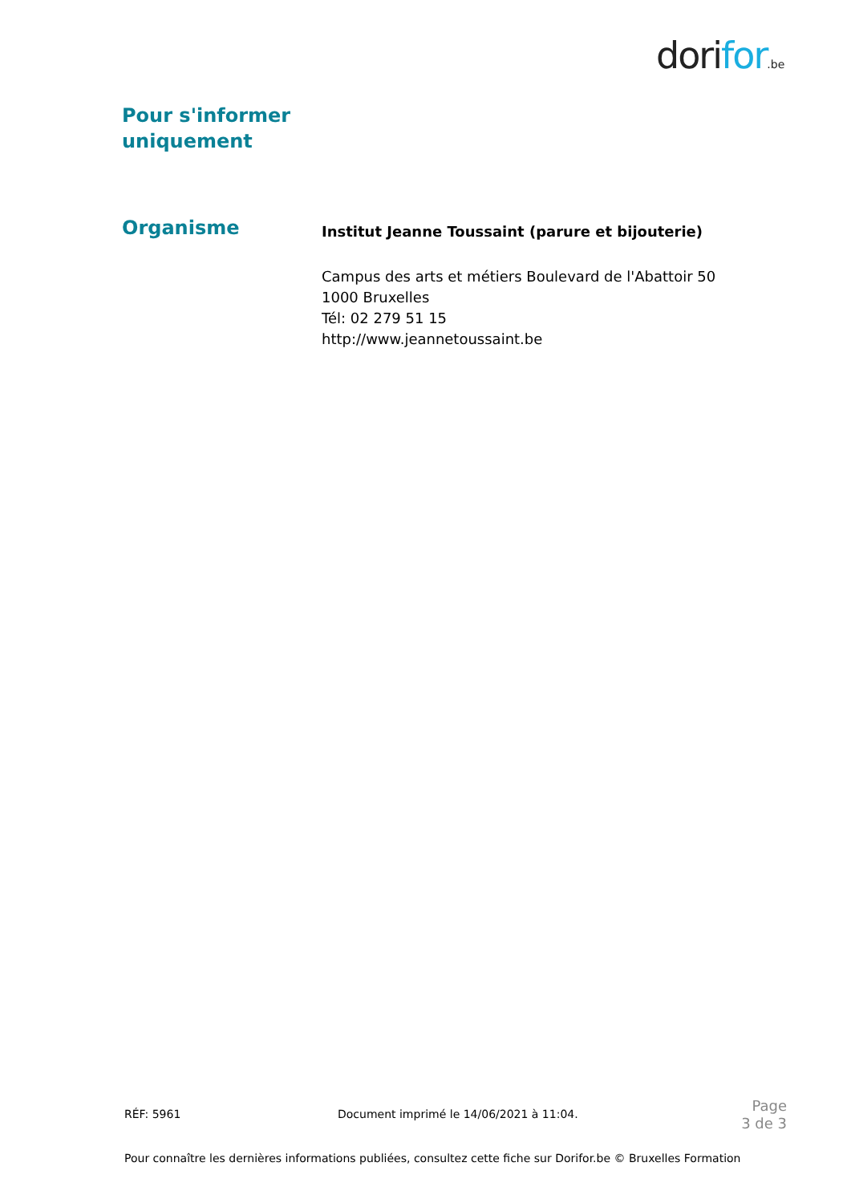dorifor.be
Pour s'informer
uniquement
Organisme
Institut Jeanne Toussaint (parure et bijouterie)
Campus des arts et métiers Boulevard de l'Abattoir 50
1000 Bruxelles
Tél: 02 279 51 15
http://www.jeannetoussaint.be
RÉF: 5961 Document imprimé le 14/06/2021 à 11:04.
Page
3 de 3
Pour connaître les dernières informations publiées, consultez cette fiche sur Dorifor.be © Bruxelles Formation